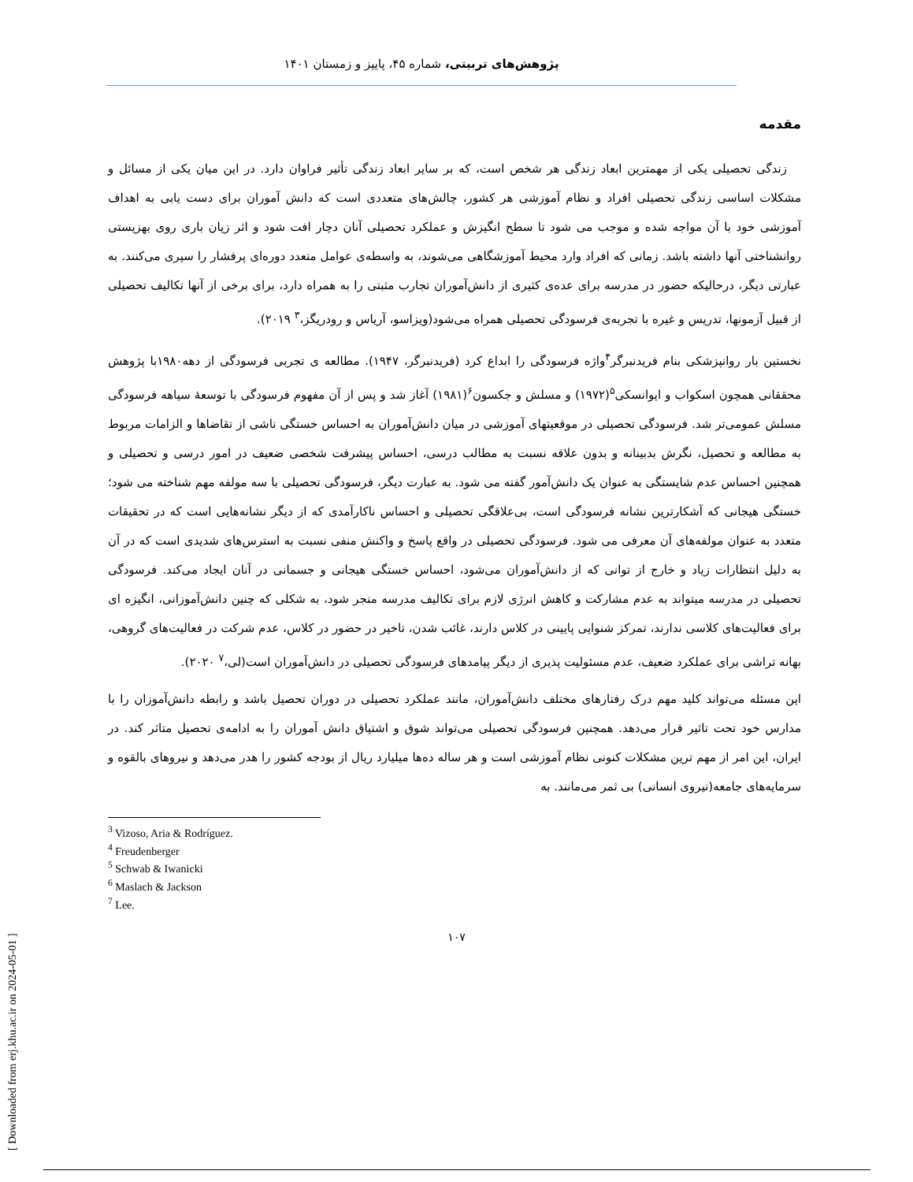پژوهش‌های تربیتی، شماره ۴۵، پاییز و زمستان ۱۴۰۱
مقدمه
زندگی تحصیلی یکی از مهمترین ابعاد زندگی هر شخص است، که بر سایر ابعاد زندگی تأثیر فراوان دارد. در این میان یکی از مسائل و مشکلات اساسی زندگی تحصیلی افراد و نظام آموزشی هر کشور، چالش‌های متعددی است که دانش آموران برای دست یابی به اهداف آموزشی خود با آن مواجه شده و موجب می شود تا سطح انگیزش و عملکرد تحصیلی آنان دچار افت شود و اثر زیان باری روی بهزیستی روانشناختی آنها داشته باشد. زمانی که افراد وارد محیط آموزشگاهی می‌شوند، به واسطه‌ی عوامل متعدد دوره‌ای پرفشار را سپری می‌کنند. به عبارتی دیگر، درحالیکه حضور در مدرسه برای عده‌ی کثیری از دانش‌آموران تجارب مثبتی را به همراه دارد، برای برخی از آنها تکالیف تحصیلی از قبیل آزمونها، تدریس و غیره با تجربه‌ی فرسودگی تحصیلی همراه می‌شود(ویزاسو، آریاس و رودریگز،<sup>۳</sup> ۲۰۱۹).
نخستین بار روانپزشکی بنام فریدنبرگر<sup>۴</sup>واژه فرسودگی را ابداع کرد (فریدنبرگر، ۱۹۴۷). مطالعه ی تجربی فرسودگی از دهه۱۹۸۰با پژوهش محققانی همچون اسکواب و ایوانسکی<sup>۵</sup>(۱۹۷۲) و مسلش و جکسون<sup>۶</sup>(۱۹۸۱) آغاز شد و پس از آن مفهوم فرسودگی با توسعهٔ سیاهه فرسودگی مسلش عمومی‌تر شد. فرسودگی تحصیلی در موقعیتهای آموزشی در میان دانش‌آموران به احساس خستگی ناشی از تقاضاها و الزامات مربوط به مطالعه و تحصیل، نگرش بدبینانه و بدون علاقه نسبت به مطالب درسی، احساس پیشرفت شخصی ضعیف در امور درسی و تحصیلی و همچنین احساس عدم شایستگی به عنوان یک دانش‌آمور گفته می شود. به عبارت دیگر، فرسودگی تحصیلی با سه مولفه مهم شناخته می شود؛ خستگی هیجانی که آشکارترین نشانه فرسودگی است، بی‌علاقگی تحصیلی و احساس ناکارآمدی که از دیگر نشانه‌هایی است که در تحقیقات متعدد به عنوان مولفه‌های آن معرفی می شود. فرسودگی تحصیلی در واقع پاسخ و واکنش منفی نسبت به استرس‌های شدیدی است که در آن به دلیل انتظارات زیاد و خارج از توانی که از دانش‌آموران می‌شود، احساس خستگی هیجانی و جسمانی در آنان ایجاد می‌کند. فرسودگی تحصیلی در مدرسه میتواند به عدم مشارکت و کاهش انرژی لازم برای تکالیف مدرسه منجر شود، به شکلی که چنین دانش‌آموزانی، انگیزه ای برای فعالیت‌های کلاسی ندارند، تمرکز شنوایی پایینی در کلاس دارند، غائب شدن، تاخیر در حضور در کلاس، عدم شرکت در فعالیت‌های گروهی، بهانه تراشی برای عملکرد ضعیف، عدم مسئولیت پذیری از دیگر پیامدهای فرسودگی تحصیلی در دانش‌آموران است(لی،<sup>۷</sup> ۲۰۲۰).
این مسئله می‌تواند کلید مهم درک رفتارهای مختلف دانش‌آموران، مانند عملکرد تحصیلی در دوران تحصیل باشد و رابطه دانش‌آموزان را با مدارس خود تحت تاثیر قرار می‌دهد. همچنین فرسودگی تحصیلی می‌تواند شوق و اشتیاق دانش آموران را به ادامه‌ی تحصیل متاثر کند. در ایران، این امر از مهم ترین مشکلات کنونی نظام آموزشی است و هر ساله ده‌ها میلیارد ریال از بودجه کشور را هدر می‌دهد و نیروهای بالقوه و سرمایه‌های جامعه(نیروی انسانی) بی ثمر می‌مانند. به
<sup>3</sup> Vizoso, Aria & Rodríguez.
<sup>4</sup> Freudenberger
<sup>5</sup> Schwab & Iwanicki
<sup>6</sup> Maslach & Jackson
<sup>7</sup> Lee.
۱۰۷
[ Downloaded from erj.khu.ac.ir on 2024-05-01 ]